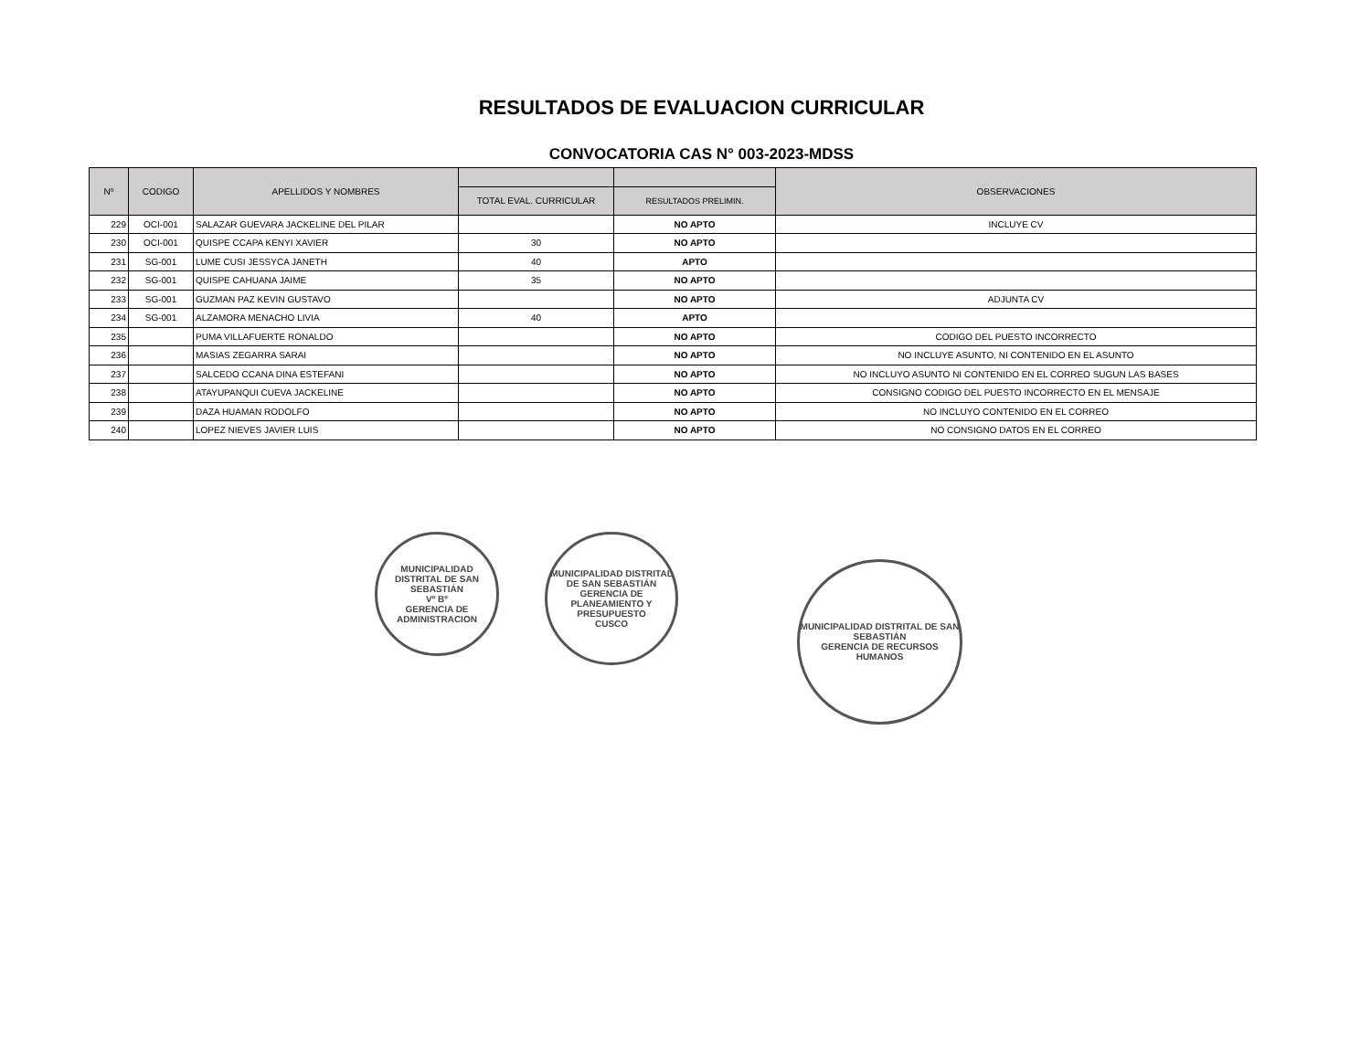RESULTADOS DE EVALUACION CURRICULAR
CONVOCATORIA CAS N° 003-2023-MDSS
| Nº | CODIGO | APELLIDOS Y NOMBRES | | | OBSERVACIONES |
| --- | --- | --- | --- | --- | --- |
| | | | TOTAL EVAL. CURRICULAR | RESULTADOS PRELIMIN. | |
| 229 | OCI-001 | SALAZAR GUEVARA JACKELINE DEL PILAR | | NO APTO | INCLUYE CV |
| 230 | OCI-001 | QUISPE CCAPA KENYI XAVIER | 30 | NO APTO | |
| 231 | SG-001 | LUME CUSI JESSYCA JANETH | 40 | APTO | |
| 232 | SG-001 | QUISPE CAHUANA JAIME | 35 | NO APTO | |
| 233 | SG-001 | GUZMAN PAZ KEVIN GUSTAVO | | NO APTO | ADJUNTA CV |
| 234 | SG-001 | ALZAMORA MENACHO LIVIA | 40 | APTO | |
| 235 | | PUMA VILLAFUERTE RONALDO | | NO APTO | CODIGO DEL PUESTO INCORRECTO |
| 236 | | MASIAS ZEGARRA SARAI | | NO APTO | NO INCLUYE ASUNTO, NI CONTENIDO EN EL ASUNTO |
| 237 | | SALCEDO CCANA DINA ESTEFANI | | NO APTO | NO INCLUYO ASUNTO NI CONTENIDO EN EL CORREO SUGUN LAS BASES |
| 238 | | ATAYUPANQUI CUEVA JACKELINE | | NO APTO | CONSIGNO CODIGO DEL PUESTO INCORRECTO EN EL MENSAJE |
| 239 | | DAZA HUAMAN RODOLFO | | NO APTO | NO INCLUYO CONTENIDO EN EL CORREO |
| 240 | | LOPEZ NIEVES JAVIER LUIS | | NO APTO | NO CONSIGNO DATOS EN EL CORREO |
MUNICIPALIDAD DISTRITAL DE SAN SEBASTIÁN
Vº Bº
GERENCIA DE ADMINISTRACION
MUNICIPALIDAD DISTRITAL DE SAN SEBASTIÁN
GERENCIA DE PLANEAMIENTO Y PRESUPUESTO
CUSCO
MUNICIPALIDAD DISTRITAL DE SAN SEBASTIÁN
GERENCIA DE RECURSOS HUMANOS